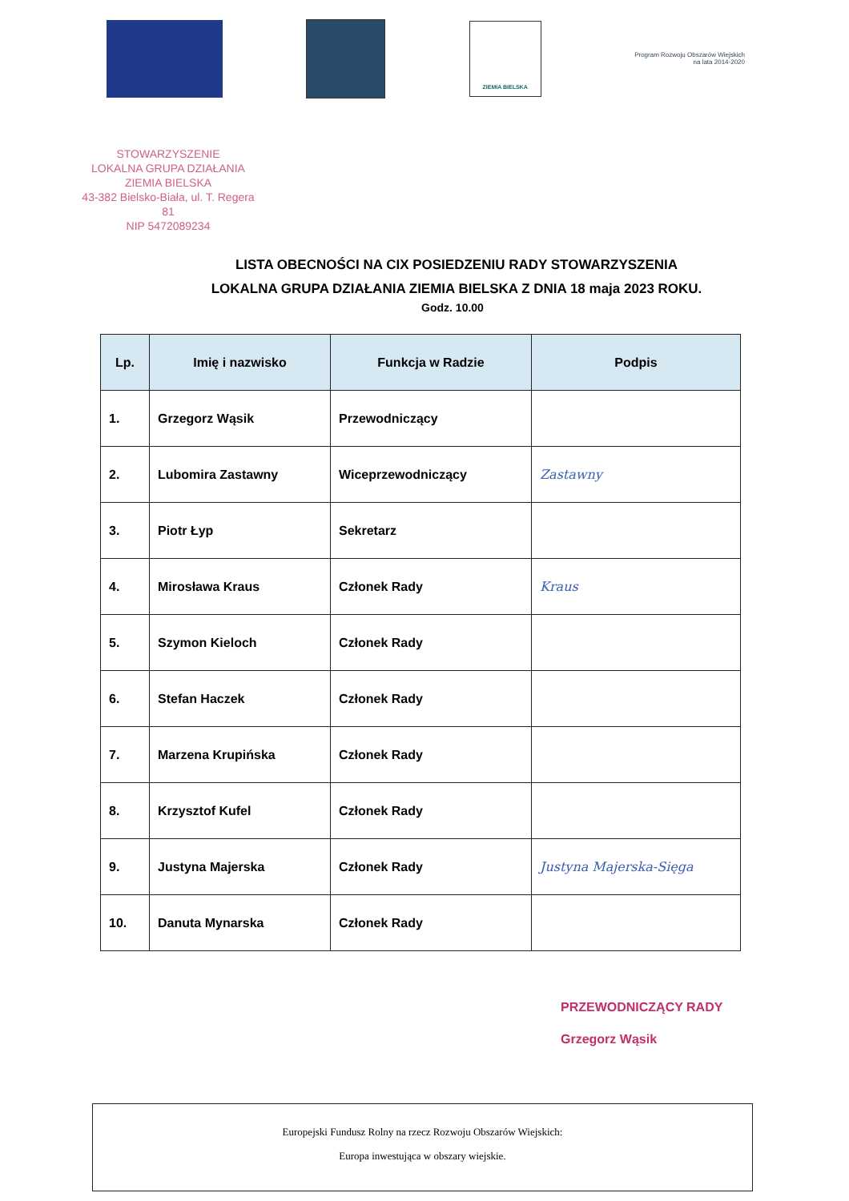ZIEMIA BIELSKA
Program Rozwoju Obszarów Wiejskich
na lata 2014-2020
STOWARZYSZENIE
LOKALNA GRUPA DZIAŁANIA
ZIEMIA BIELSKA
43-382 Bielsko-Biała, ul. T. Regera 81
NIP 5472089234
LISTA OBECNOŚCI NA CIX POSIEDZENIU RADY STOWARZYSZENIA
LOKALNA GRUPA DZIAŁANIA ZIEMIA BIELSKA Z DNIA 18 maja 2023 ROKU.
Godz. 10.00
| Lp. | Imię i nazwisko | Funkcja w Radzie | Podpis |
| --- | --- | --- | --- |
| 1. | Grzegorz Wąsik | Przewodniczący | |
| 2. | Lubomira Zastawny | Wiceprzewodniczący | Zastawny |
| 3. | Piotr Łyp | Sekretarz | |
| 4. | Mirosława Kraus | Członek Rady | Kraus |
| 5. | Szymon Kieloch | Członek Rady | |
| 6. | Stefan Haczek | Członek Rady | |
| 7. | Marzena Krupińska | Członek Rady | |
| 8. | Krzysztof Kufel | Członek Rady | |
| 9. | Justyna Majerska | Członek Rady | Justyna Majerska-Sięga |
| 10. | Danuta Mynarska | Członek Rady | |
PRZEWODNICZĄCY RADY
Grzegorz Wąsik
Europejski Fundusz Rolny na rzecz Rozwoju Obszarów Wiejskich:
Europa inwestująca w obszary wiejskie.